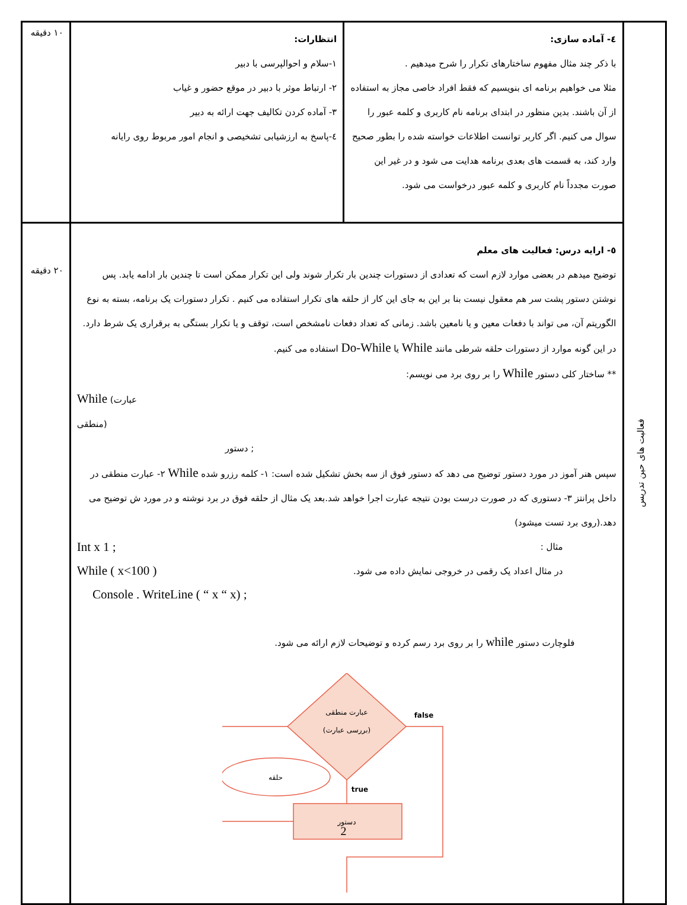| فعالیت های حین تدریس | ٤- آماده سازی: با ذکر چند مثال مفهوم ساختارهای تکرار را شرح میدهیم . مثلا می خواهیم برنامه ای بنویسیم که فقط افراد خاصی مجاز به استفاده از آن باشند. بدین منظور در ابتدای برنامه نام کاربری و کلمه عبور را سوال می کنیم. اگر کاربر توانست اطلاعات خواسته شده را بطور صحیح وارد کند، به قسمت های بعدی برنامه هدایت می شود و در غیر این صورت مجدداً نام کاربری و کلمه عبور درخواست می شود. | انتظارات: ١-سلام و احوالپرسی با دبیر ٢- ارتباط موثر با دبیر در موقع حضور و غیاب ٣- آماده کردن تکالیف جهت ارائه به دبیر ٤-پاسخ به ارزشیابی تشخیصی و انجام امور مربوط روی رایانه | ١٠ دقیقه |
| | ٥- ارایه درس: فعالیت های معلم توضیح میدهم در بعضی موارد لازم است که تعدادی از دستورات چندین بار تکرار شوند ولی این تکرار ممکن است تا چندین بار ادامه یابد. پس نوشتن دستور پشت سر هم معقول نیست بنا بر این به جای این کار از حلقه های تکرار استفاده می کنیم . تکرار دستورات یک برنامه، بسته به نوع الگوریتم آن، می تواند با دفعات معین و یا نامعین باشد. زمانی که تعداد دفعات نامشخص است، توقف و یا تکرار بستگی به برقراری یک شرط دارد. در این گونه موارد از دستورات حلقه شرطی مانند While یا Do-While استفاده می کنیم. ** ساختار کلی دستور While را بر روی برد می نویسم: While (عبارت منطقی) دستور ; سپس هنر آموز در مورد دستور توضیح می دهد که دستور فوق از سه بخش تشکیل شده است: ١- کلمه رزرو شده While ٢- عبارت منطقی در داخل پرانتز ٣- دستوری که در صورت درست بودن نتیجه عبارت اجرا خواهد شد.بعد یک مثال از حلقه فوق در برد نوشته و در مورد ش توضیح می دهد.(روی برد تست میشود) مثال : در مثال اعداد یک رقمی در خروجی نمایش داده می شود. Int x 1 ; While ( x<100 ) Console . WriteLine ( “ x “ x) ; فلوچارت دستور while را بر روی برد رسم کرده و توضیحات لازم ارائه می شود. عبارت منطقی (بررسی عبارت) دستور حلقه false true | | ٢٠ دقیقه |
2